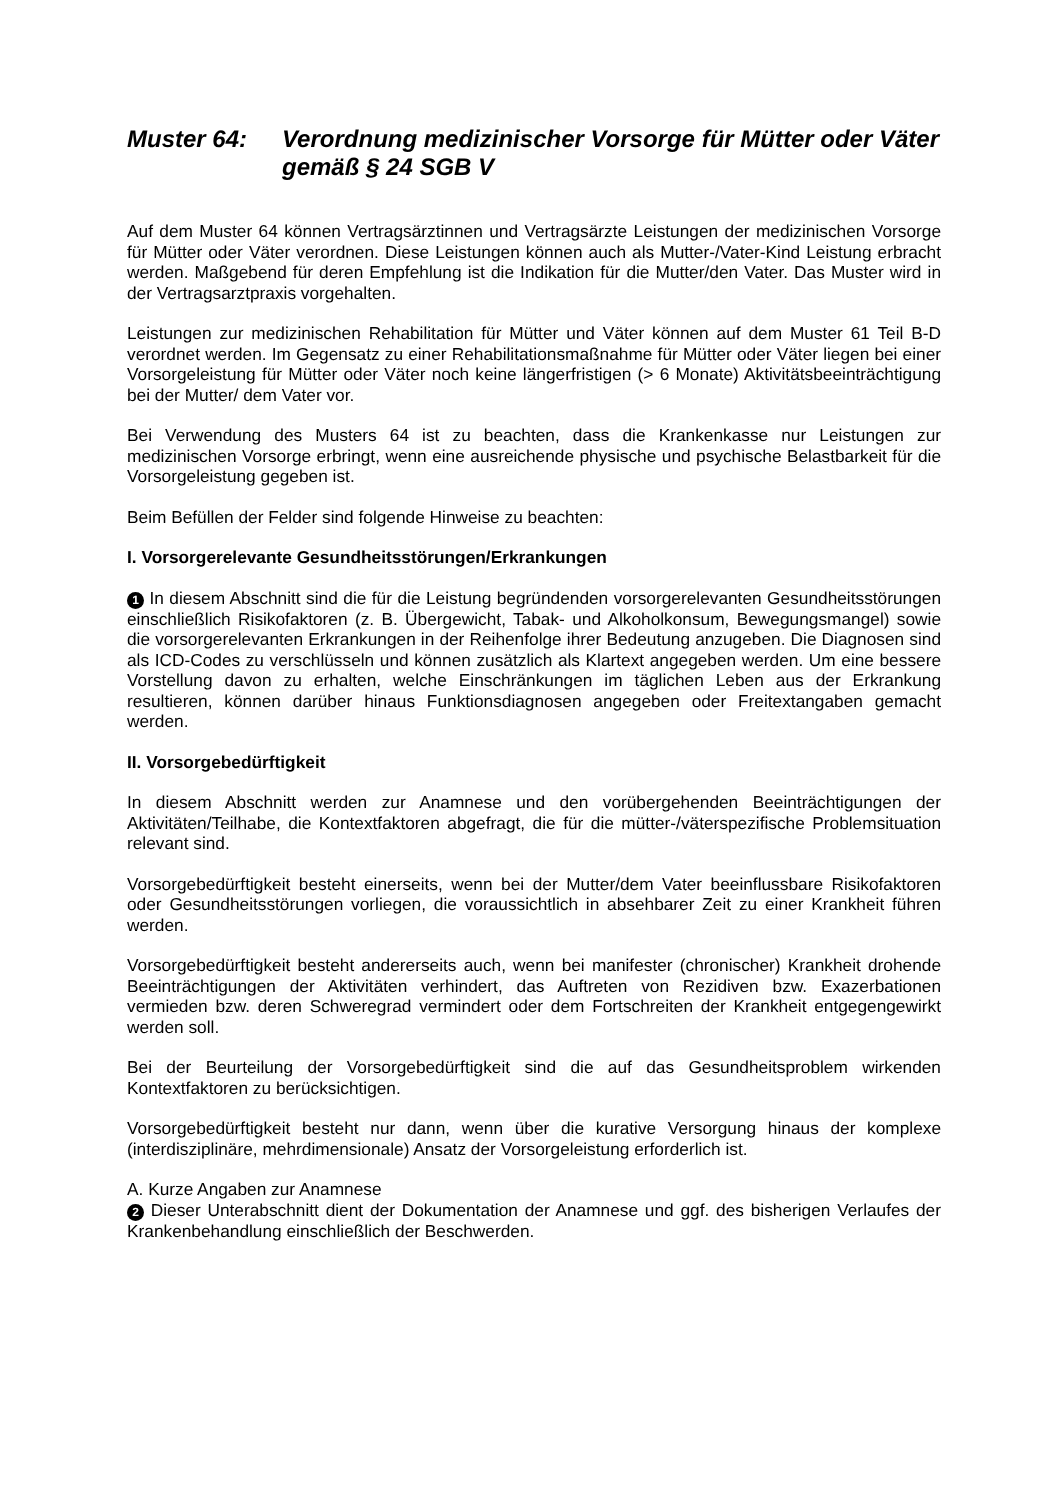Muster 64: Verordnung medizinischer Vorsorge für Mütter oder Väter gemäß § 24 SGB V
Auf dem Muster 64 können Vertragsärztinnen und Vertragsärzte Leistungen der medizinischen Vorsorge für Mütter oder Väter verordnen. Diese Leistungen können auch als Mutter-/Vater-Kind Leistung erbracht werden. Maßgebend für deren Empfehlung ist die Indikation für die Mutter/den Vater. Das Muster wird in der Vertragsarztpraxis vorgehalten.
Leistungen zur medizinischen Rehabilitation für Mütter und Väter können auf dem Muster 61 Teil B-D verordnet werden. Im Gegensatz zu einer Rehabilitationsmaßnahme für Mütter oder Väter liegen bei einer Vorsorgeleistung für Mütter oder Väter noch keine längerfristigen (> 6 Monate) Aktivitätsbeeinträchtigung bei der Mutter/ dem Vater vor.
Bei Verwendung des Musters 64 ist zu beachten, dass die Krankenkasse nur Leistungen zur medizinischen Vorsorge erbringt, wenn eine ausreichende physische und psychische Belastbarkeit für die Vorsorgeleistung gegeben ist.
Beim Befüllen der Felder sind folgende Hinweise zu beachten:
I. Vorsorgerelevante Gesundheitsstörungen/Erkrankungen
1 In diesem Abschnitt sind die für die Leistung begründenden vorsorgerelevanten Gesundheitsstörungen einschließlich Risikofaktoren (z. B. Übergewicht, Tabak- und Alkoholkonsum, Bewegungsmangel) sowie die vorsorgerelevanten Erkrankungen in der Reihenfolge ihrer Bedeutung anzugeben. Die Diagnosen sind als ICD-Codes zu verschlüsseln und können zusätzlich als Klartext angegeben werden. Um eine bessere Vorstellung davon zu erhalten, welche Einschränkungen im täglichen Leben aus der Erkrankung resultieren, können darüber hinaus Funktionsdiagnosen angegeben oder Freitextangaben gemacht werden.
II. Vorsorgebedürftigkeit
In diesem Abschnitt werden zur Anamnese und den vorübergehenden Beeinträchtigungen der Aktivitäten/Teilhabe, die Kontextfaktoren abgefragt, die für die mütter-/väterspezifische Problemsituation relevant sind.
Vorsorgebedürftigkeit besteht einerseits, wenn bei der Mutter/dem Vater beeinflussbare Risikofaktoren oder Gesundheitsstörungen vorliegen, die voraussichtlich in absehbarer Zeit zu einer Krankheit führen werden.
Vorsorgebedürftigkeit besteht andererseits auch, wenn bei manifester (chronischer) Krankheit drohende Beeinträchtigungen der Aktivitäten verhindert, das Auftreten von Rezidiven bzw. Exazerbationen vermieden bzw. deren Schweregrad vermindert oder dem Fortschreiten der Krankheit entgegengewirkt werden soll.
Bei der Beurteilung der Vorsorgebedürftigkeit sind die auf das Gesundheitsproblem wirkenden Kontextfaktoren zu berücksichtigen.
Vorsorgebedürftigkeit besteht nur dann, wenn über die kurative Versorgung hinaus der komplexe (interdisziplinäre, mehrdimensionale) Ansatz der Vorsorgeleistung erforderlich ist.
A. Kurze Angaben zur Anamnese
2 Dieser Unterabschnitt dient der Dokumentation der Anamnese und ggf. des bisherigen Verlaufes der Krankenbehandlung einschließlich der Beschwerden.